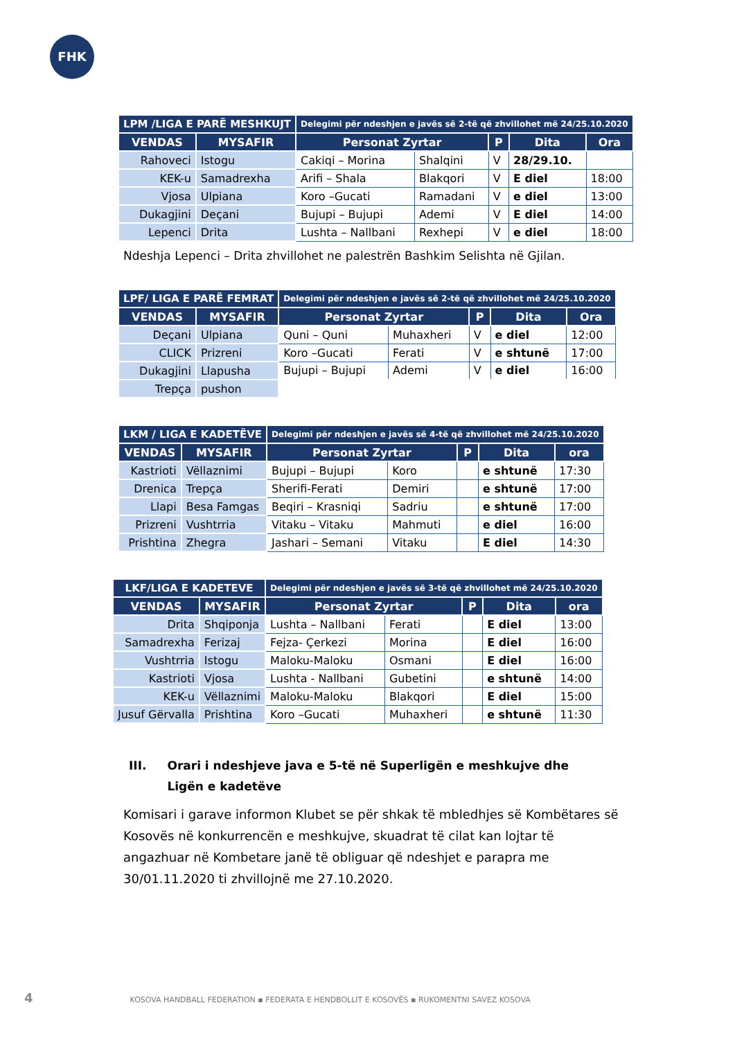FHK
| LPM /LIGA E PARË MESHKUJT | | Delegimi për ndeshjen e javës së 2-të që zhvillohet më 24/25.10.2020 | | | | |
| --- | --- | --- | --- | --- | --- | --- |
| VENDAS | MYSAFIR | Personat Zyrtar | | P | Dita | Ora |
| Rahoveci | Istogu | Cakiqi – Morina | Shalqini | V | 28/29.10. | |
| KEK-u | Samadrexha | Arifi – Shala | Blakqori | V | E diel | 18:00 |
| Vjosa | Ulpiana | Koro –Gucati | Ramadani | V | e diel | 13:00 |
| Dukagjini | Deçani | Bujupi – Bujupi | Ademi | V | E diel | 14:00 |
| Lepenci | Drita | Lushta – Nallbani | Rexhepi | V | e diel | 18:00 |
Ndeshja Lepenci – Drita zhvillohet ne palestrën Bashkim Selishta në Gjilan.
| LPF/ LIGA E PARË FEMRAT | | Delegimi për ndeshjen e javës së 2-të që zhvillohet më 24/25.10.2020 | | | | |
| --- | --- | --- | --- | --- | --- | --- |
| VENDAS | MYSAFIR | Personat Zyrtar | | P | Dita | Ora |
| Deçani | Ulpiana | Quni – Quni | Muhaxheri | V | e diel | 12:00 |
| CLICK | Prizreni | Koro –Gucati | Ferati | V | e shtunë | 17:00 |
| Dukagjini | Llapusha | Bujupi – Bujupi | Ademi | V | e diel | 16:00 |
| Trepça | pushon | | | | | |
| LKM / LIGA E KADETËVE | | Delegimi për ndeshjen e javës së 4-të që zhvillohet më 24/25.10.2020 | | | | |
| --- | --- | --- | --- | --- | --- | --- |
| VENDAS | MYSAFIR | Personat Zyrtar | | P | Dita | ora |
| Kastrioti | Vëllaznimi | Bujupi – Bujupi | Koro | | e shtunë | 17:30 |
| Drenica | Trepça | Sherifi-Ferati | Demiri | | e shtunë | 17:00 |
| Llapi | Besa Famgas | Beqiri – Krasniqi | Sadriu | | e shtunë | 17:00 |
| Prizreni | Vushtrria | Vitaku – Vitaku | Mahmuti | | e diel | 16:00 |
| Prishtina | Zhegra | Jashari – Semani | Vitaku | | E diel | 14:30 |
| LKF/LIGA E KADETEVE | | Delegimi për ndeshjen e javës së 3-të që zhvillohet më 24/25.10.2020 | | | | |
| --- | --- | --- | --- | --- | --- | --- |
| VENDAS | MYSAFIR | Personat Zyrtar | | P | Dita | ora |
| Drita | Shqiponja | Lushta – Nallbani | Ferati | | E diel | 13:00 |
| Samadrexha | Ferizaj | Fejza- Çerkezi | Morina | | E diel | 16:00 |
| Vushtrria | Istogu | Maloku-Maloku | Osmani | | E diel | 16:00 |
| Kastrioti | Vjosa | Lushta - Nallbani | Gubetini | | e shtunë | 14:00 |
| KEK-u | Vëllaznimi | Maloku-Maloku | Blakqori | | E diel | 15:00 |
| Jusuf Gërvalla | Prishtina | Koro –Gucati | Muhaxheri | | e shtunë | 11:30 |
III. Orari i ndeshjeve java e 5-të në Superligën e meshkujve dhe Ligën e kadetëve
Komisari i garave informon Klubet se për shkak të mbledhjes së Kombëtares së Kosovës në konkurrencën e meshkujve, skuadrat të cilat kan lojtar të angazhuar në Kombetare janë të obliguar që ndeshjet e parapra me 30/01.11.2020 ti zhvillojnë me 27.10.2020.
4 KOSOVA HANDBALL FEDERATION ▪ FEDERATA E HENDBOLLIT E KOSOVËS ▪ RUKOMENTNI SAVEZ KOSOVA